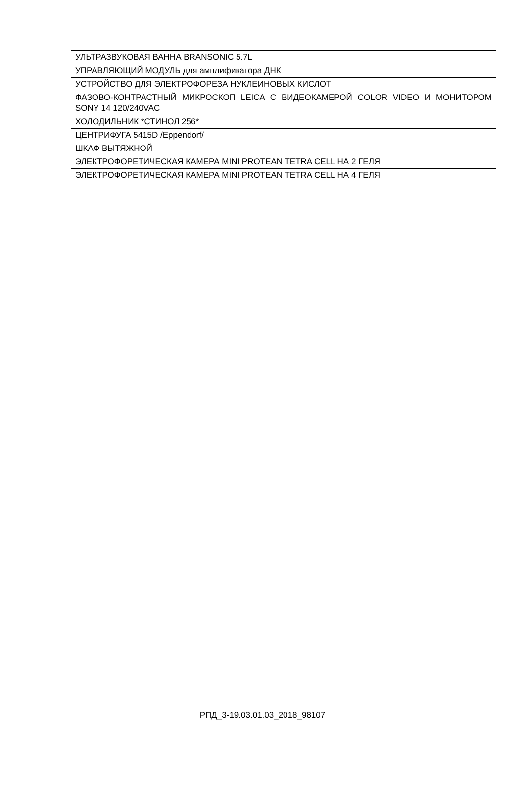| УЛЬТРАЗВУКОВАЯ ВАННА BRANSONIC 5.7L |
| УПРАВЛЯЮЩИЙ МОДУЛЬ для амплификатора ДНК |
| УСТРОЙСТВО ДЛЯ ЭЛЕКТРОФОРЕЗА НУКЛЕИНОВЫХ КИСЛОТ |
| ФАЗОВО-КОНТРАСТНЫЙ МИКРОСКОП LEICA С ВИДЕОКАМЕРОЙ COLOR VIDEO И МОНИТОРОМ SONY 14 120/240VAC |
| ХОЛОДИЛЬНИК *СТИНОЛ 256* |
| ЦЕНТРИФУГА 5415D /Eppendorf/ |
| ШКАФ ВЫТЯЖНОЙ |
| ЭЛЕКТРОФОРЕТИЧЕСКАЯ КАМЕРА MINI PROTEAN TETRA CELL НА 2 ГЕЛЯ |
| ЭЛЕКТРОФОРЕТИЧЕСКАЯ КАМЕРА MINI PROTEAN TETRA CELL НА 4 ГЕЛЯ |
РПД_3-19.03.01.03_2018_98107